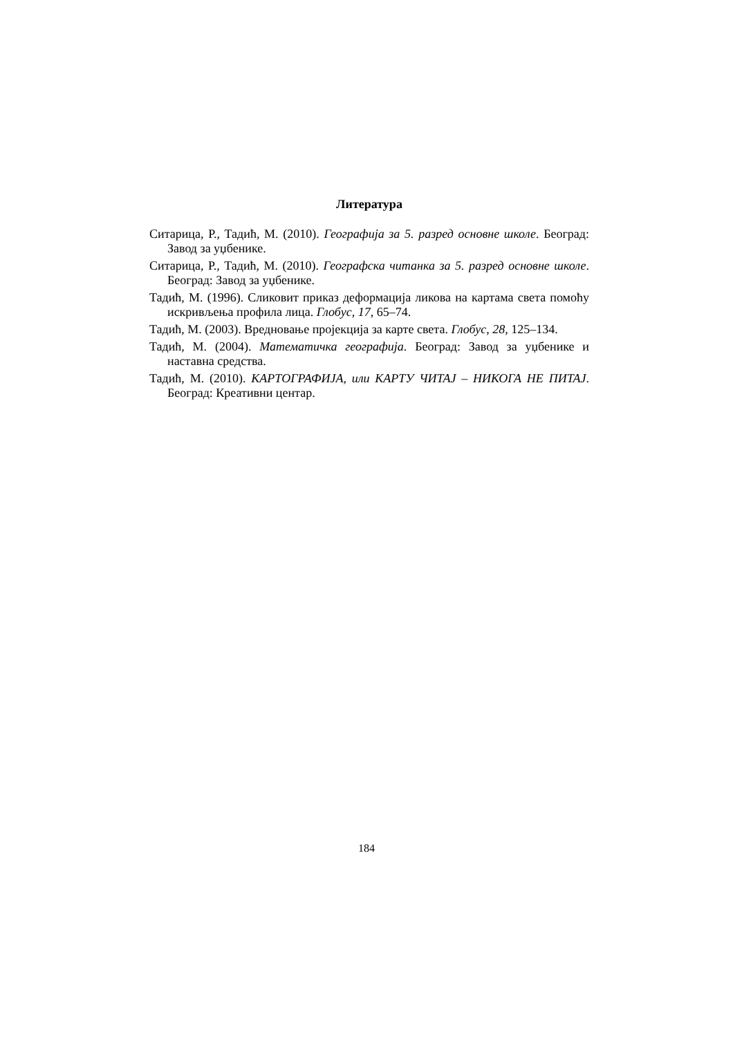Литература
Ситарица, Р., Тадић, М. (2010). Географија за 5. разред основне школе. Београд: Завод за уџбенике.
Ситарица, Р., Тадић, М. (2010). Географска читанка за 5. разред основне школе. Београд: Завод за уџбенике.
Тадић, М. (1996). Сликовит приказ деформација ликова на картама света помоћу искривљења профила лица. Глобус, 17, 65–74.
Тадић, М. (2003). Вредновање пројекција за карте света. Глобус, 28, 125–134.
Тадић, М. (2004). Математичка географија. Београд: Завод за уџбенике и наставна средства.
Тадић, М. (2010). КАРТОГРАФИЈА, или КАРТУ ЧИТАЈ – НИКОГА НЕ ПИТАЈ. Београд: Креативни центар.
184